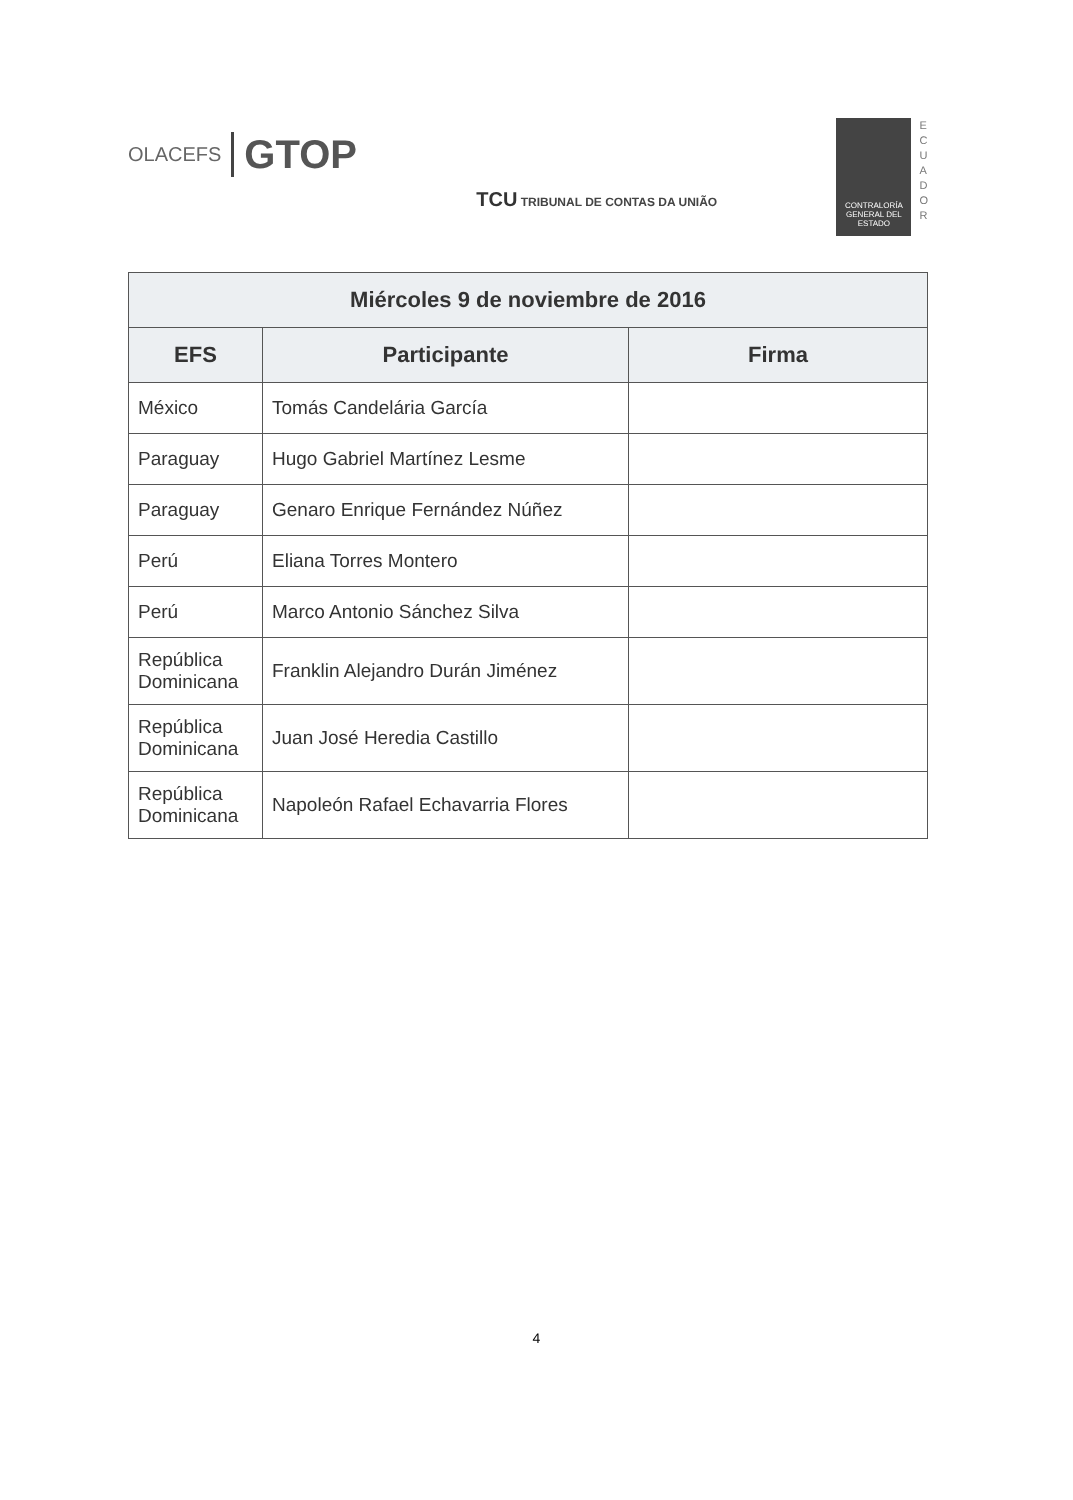OLACEFS GTOP
TCU TRIBUNAL DE CONTAS DA UNIÃO
CONTRALORÍA GENERAL DEL ESTADO
E
C
U
A
D
O
R
| Miércoles 9 de noviembre de 2016 | | |
| --- | --- | --- |
| EFS | Participante | Firma |
| México | Tomás Candelária García | |
| Paraguay | Hugo Gabriel Martínez Lesme | |
| Paraguay | Genaro Enrique Fernández Núñez | |
| Perú | Eliana Torres Montero | |
| Perú | Marco Antonio Sánchez Silva | |
| República Dominicana | Franklin Alejandro Durán Jiménez | |
| República Dominicana | Juan José Heredia Castillo | |
| República Dominicana | Napoleón Rafael Echavarria Flores | |
4